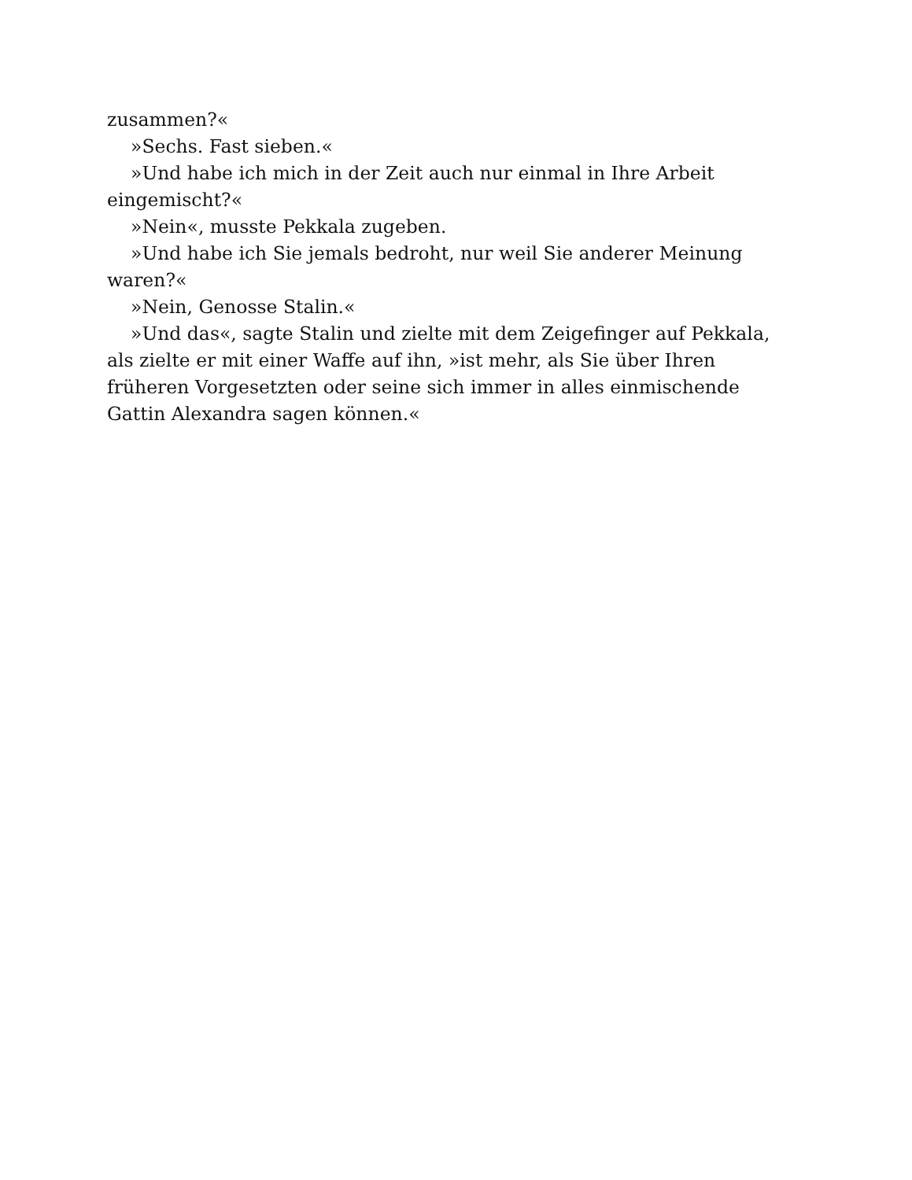zusammen?«
»Sechs. Fast sieben.«
»Und habe ich mich in der Zeit auch nur einmal in Ihre Arbeit eingemischt?«
»Nein«, musste Pekkala zugeben.
»Und habe ich Sie jemals bedroht, nur weil Sie anderer Meinung waren?«
»Nein, Genosse Stalin.«
»Und das«, sagte Stalin und zielte mit dem Zeigefinger auf Pekkala, als zielte er mit einer Waffe auf ihn, »ist mehr, als Sie über Ihren früheren Vorgesetzten oder seine sich immer in alles einmischende Gattin Alexandra sagen können.«